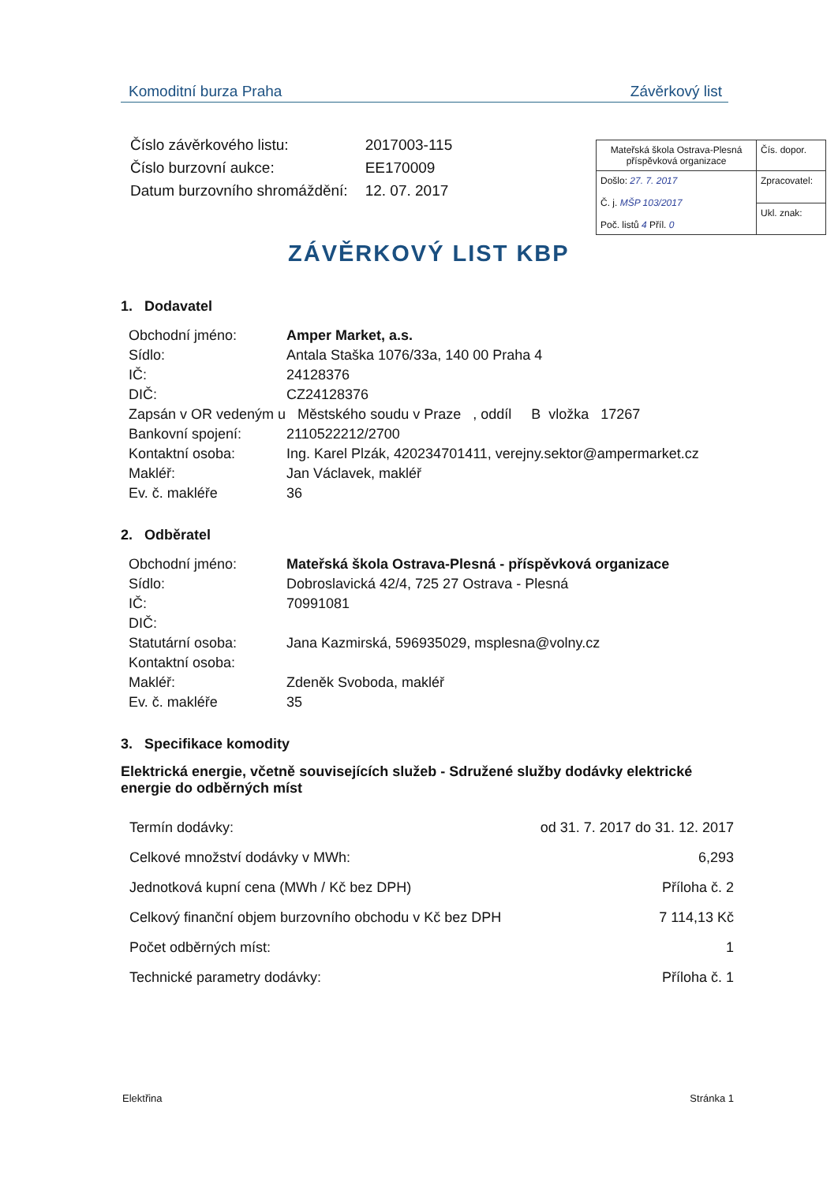Komoditní burza Praha Závěrkový list
| Číslo závěrkového listu: | 2017003-115 |
| Číslo burzovní aukce: | EE170009 |
| Datum burzovního shromáždění: | 12. 07. 2017 |
| Mateřská škola Ostrava-Plesná příspěvková organizace | Čís. dopor. |
| Došlo: 27. 7. 2017 Č. j. MŠP 103/2017 Poč. listů 4 Příl. 0 | Zpracovatel: |
| | Ukl. znak: |
ZÁVĚRKOVÝ LIST KBP
1. Dodavatel
| Obchodní jméno: | Amper Market, a.s. |
| Sídlo: | Antala Staška 1076/33a, 140 00 Praha 4 |
| IČ: | 24128376 |
| DIČ: | CZ24128376 |
| Zapsán v OR vedeným u Městského soudu v Praze , oddíl B vložka 17267 | |
| Bankovní spojení: | 2110522212/2700 |
| Kontaktní osoba: | Ing. Karel Plzák, 420234701411, verejny.sektor@ampermarket.cz |
| Makléř: | Jan Václavek, makléř |
| Ev. č. makléře | 36 |
2. Odběratel
| Obchodní jméno: | Mateřská škola Ostrava-Plesná - příspěvková organizace |
| Sídlo: | Dobroslavická 42/4, 725 27 Ostrava - Plesná |
| IČ: | 70991081 |
| DIČ: | |
| Statutární osoba: | Jana Kazmirská, 596935029, msplesna@volny.cz |
| Kontaktní osoba: | |
| Makléř: | Zdeněk Svoboda, makléř |
| Ev. č. makléře | 35 |
3. Specifikace komodity
Elektrická energie, včetně souvisejících služeb - Sdružené služby dodávky elektrické energie do odběrných míst
| Termín dodávky: | od 31. 7. 2017 do 31. 12. 2017 |
| Celkové množství dodávky v MWh: | 6,293 |
| Jednotková kupní cena (MWh / Kč bez DPH) | Příloha č. 2 |
| Celkový finanční objem burzovního obchodu v Kč bez DPH | 7 114,13 Kč |
| Počet odběrných míst: | 1 |
| Technické parametry dodávky: | Příloha č. 1 |
Elektřina Stránka 1